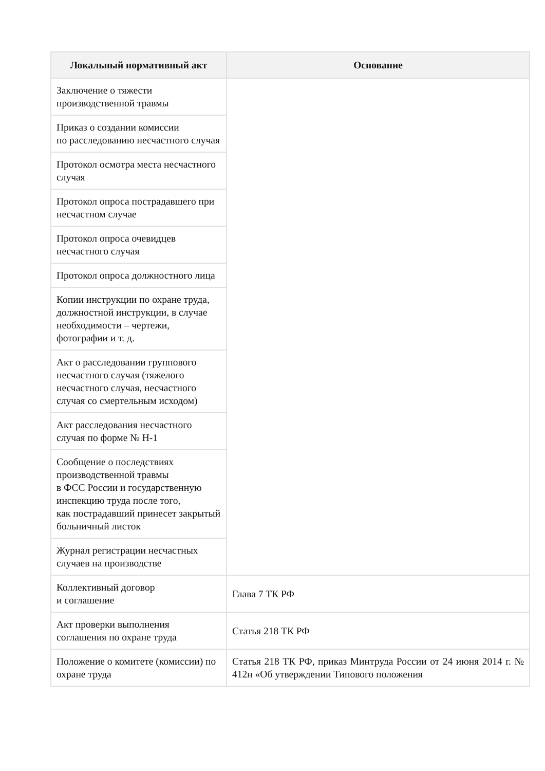| Локальный нормативный акт | Основание |
| --- | --- |
| Заключение о тяжести производственной травмы | |
| Приказ о создании комиссии по расследованию несчастного случая | |
| Протокол осмотра места несчастного случая | |
| Протокол опроса пострадавшего при несчастном случае | |
| Протокол опроса очевидцев несчастного случая | |
| Протокол опроса должностного лица | |
| Копии инструкции по охране труда, должностной инструкции, в случае необходимости – чертежи, фотографии и т. д. | |
| Акт о расследовании группового несчастного случая (тяжелого несчастного случая, несчастного случая со смертельным исходом) | |
| Акт расследования несчастного случая по форме № Н-1 | |
| Сообщение о последствиях производственной травмы в ФСС России и государственную инспекцию труда после того, как пострадавший принесет закрытый больничный листок | |
| Журнал регистрации несчастных случаев на производстве | |
| Коллективный договор и соглашение | Глава 7 ТК РФ |
| Акт проверки выполнения соглашения по охране труда | Статья 218 ТК РФ |
| Положение о комитете (комиссии) по охране труда | Статья 218 ТК РФ, приказ Минтруда России от 24 июня 2014 г. № 412н «Об утверждении Типового положения |